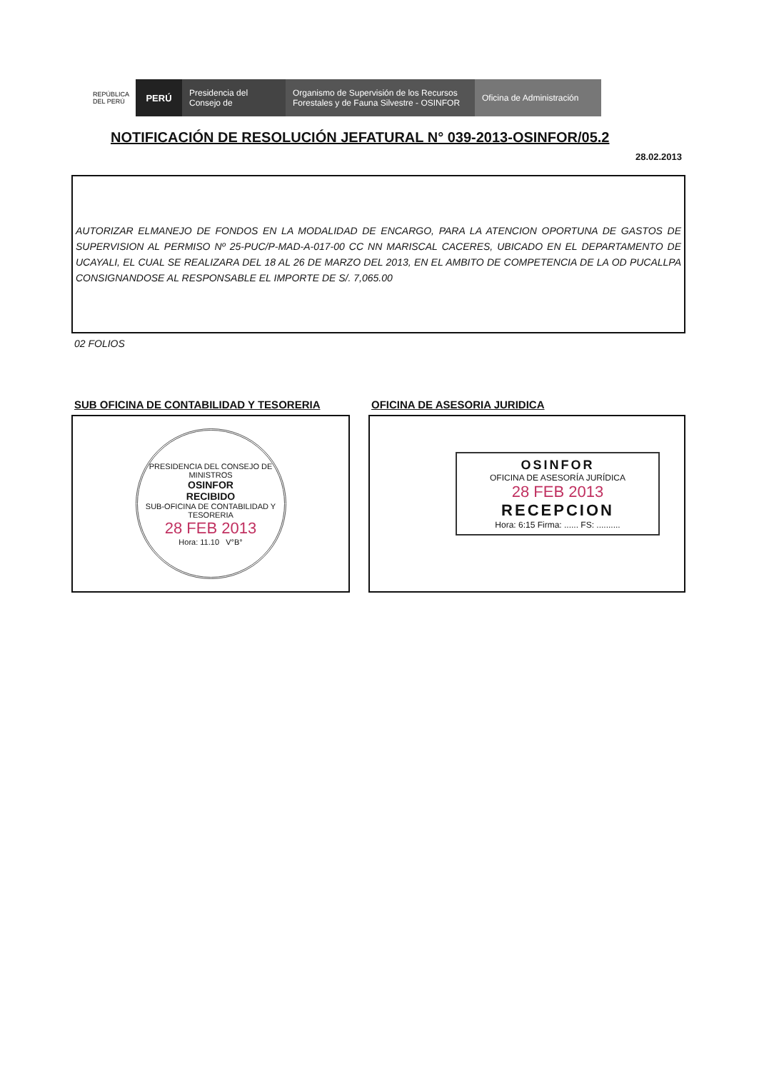REPÚBLICA DEL PERÚ
PERÚ Presidencia del Consejo de
Organismo de Supervisión de los Recursos Forestales y de Fauna Silvestre - OSINFOR
Oficina de Administración
NOTIFICACIÓN DE RESOLUCIÓN JEFATURAL N° 039-2013-OSINFOR/05.2
28.02.2013
AUTORIZAR ELMANEJO DE FONDOS EN LA MODALIDAD DE ENCARGO, PARA LA ATENCION OPORTUNA DE GASTOS DE SUPERVISION AL PERMISO Nº 25-PUC/P-MAD-A-017-00 CC NN MARISCAL CACERES, UBICADO EN EL DEPARTAMENTO DE UCAYALI, EL CUAL SE REALIZARA DEL 18 AL 26 DE MARZO DEL 2013, EN EL AMBITO DE COMPETENCIA DE LA OD PUCALLPA CONSIGNANDOSE AL RESPONSABLE EL IMPORTE DE S/. 7,065.00
02 FOLIOS
SUB OFICINA DE CONTABILIDAD Y TESORERIA
PRESIDENCIA DEL CONSEJO DE MINISTROS
OSINFOR
RECIBIDO
SUB-OFICINA DE CONTABILIDAD Y TESORERIA
28 FEB 2013
Hora: 11.10 V°B°
OFICINA DE ASESORIA JURIDICA
OSINFOR
OFICINA DE ASESORÍA JURÍDICA
28 FEB 2013
RECEPCION
Hora: 6:15 Firma: ...... FS: ..........